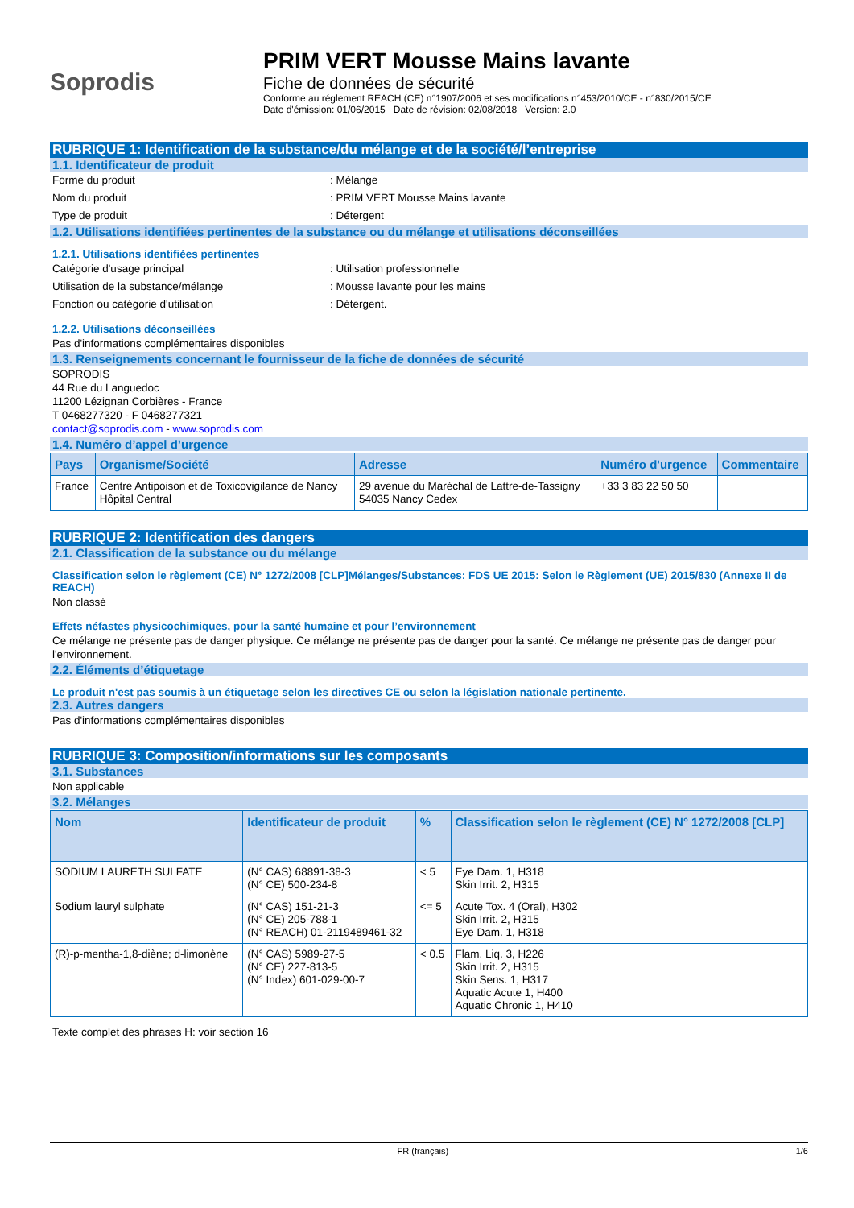Soprodis
PRIM VERT Mousse Mains lavante
Fiche de données de sécurité
Conforme au réglement REACH (CE) n°1907/2006 et ses modifications n°453/2010/CE - n°830/2015/CE
Date d'émission: 01/06/2015 Date de révision: 02/08/2018 Version: 2.0
RUBRIQUE 1: Identification de la substance/du mélange et de la société/l’entreprise
1.1. Identificateur de produit
Forme du produit: Mélange
Nom du produit: PRIM VERT Mousse Mains lavante
Type de produit: Détergent
1.2. Utilisations identifiées pertinentes de la substance ou du mélange et utilisations déconseillées
1.2.1. Utilisations identifiées pertinentes
Catégorie d'usage principal: Utilisation professionnelle
Utilisation de la substance/mélange: Mousse lavante pour les mains
Fonction ou catégorie d'utilisation: Détergent.
1.2.2. Utilisations déconseillées
Pas d'informations complémentaires disponibles
1.3. Renseignements concernant le fournisseur de la fiche de données de sécurité
SOPRODIS
44 Rue du Languedoc
11200 Lézignan Corbières - France
T 0468277320 - F 0468277321
contact@soprodis.com - www.soprodis.com
1.4. Numéro d’appel d’urgence
| Pays | Organisme/Société | Adresse | Numéro d'urgence | Commentaire |
| --- | --- | --- | --- | --- |
| France | Centre Antipoison et de Toxicovigilance de Nancy Hôpital Central | 29 avenue du Maréchal de Lattre-de-Tassigny 54035 Nancy Cedex | +33 3 83 22 50 50 | |
RUBRIQUE 2: Identification des dangers
2.1. Classification de la substance ou du mélange
Classification selon le règlement (CE) N° 1272/2008 [CLP]Mélanges/Substances: FDS UE 2015: Selon le Règlement (UE) 2015/830 (Annexe II de REACH)
Non classé
Effets néfastes physicochimiques, pour la santé humaine et pour l’environnement
Ce mélange ne présente pas de danger physique. Ce mélange ne présente pas de danger pour la santé. Ce mélange ne présente pas de danger pour l'environnement.
2.2. Éléments d’étiquetage
Le produit n'est pas soumis à un étiquetage selon les directives CE ou selon la législation nationale pertinente.
2.3. Autres dangers
Pas d'informations complémentaires disponibles
RUBRIQUE 3: Composition/informations sur les composants
3.1. Substances
Non applicable
3.2. Mélanges
| Nom | Identificateur de produit | % | Classification selon le règlement (CE) N° 1272/2008 [CLP] |
| --- | --- | --- | --- |
| SODIUM LAURETH SULFATE | (N° CAS) 68891-38-3 (N° CE) 500-234-8 | < 5 | Eye Dam. 1, H318 Skin Irrit. 2, H315 |
| Sodium lauryl sulphate | (N° CAS) 151-21-3 (N° CE) 205-788-1 (N° REACH) 01-2119489461-32 | <= 5 | Acute Tox. 4 (Oral), H302 Skin Irrit. 2, H315 Eye Dam. 1, H318 |
| (R)-p-mentha-1,8-diène; d-limonène | (N° CAS) 5989-27-5 (N° CE) 227-813-5 (N° Index) 601-029-00-7 | < 0.5 | Flam. Liq. 3, H226 Skin Irrit. 2, H315 Skin Sens. 1, H317 Aquatic Acute 1, H400 Aquatic Chronic 1, H410 |
Texte complet des phrases H: voir section 16
FR (français) 1/6